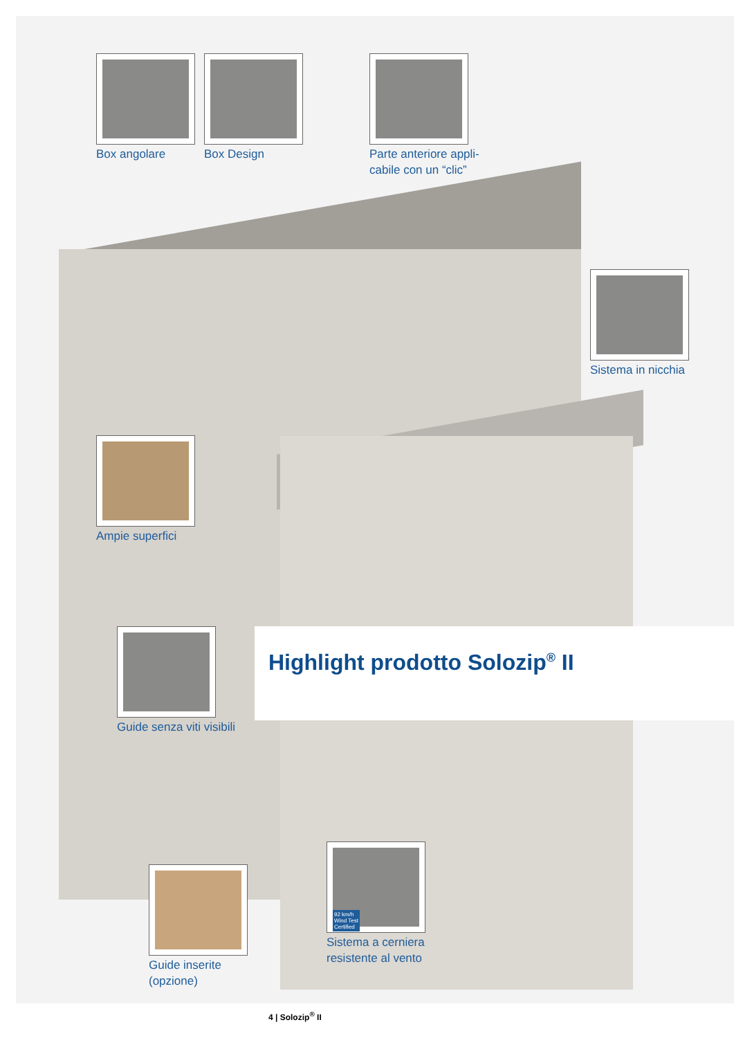Box angolare Box Design
Parte anteriore appli-
cabile con un “clic”
Sistema in nicchia
Ampie superfici
Guide senza viti visibili
Guide inserite
(opzione)
92 km/h
Wind Test
Certified
Sistema a cerniera
resistente al vento
Highlight prodotto Solozip<sup>®</sup> II
4 | Solozip<sup>®</sup> II